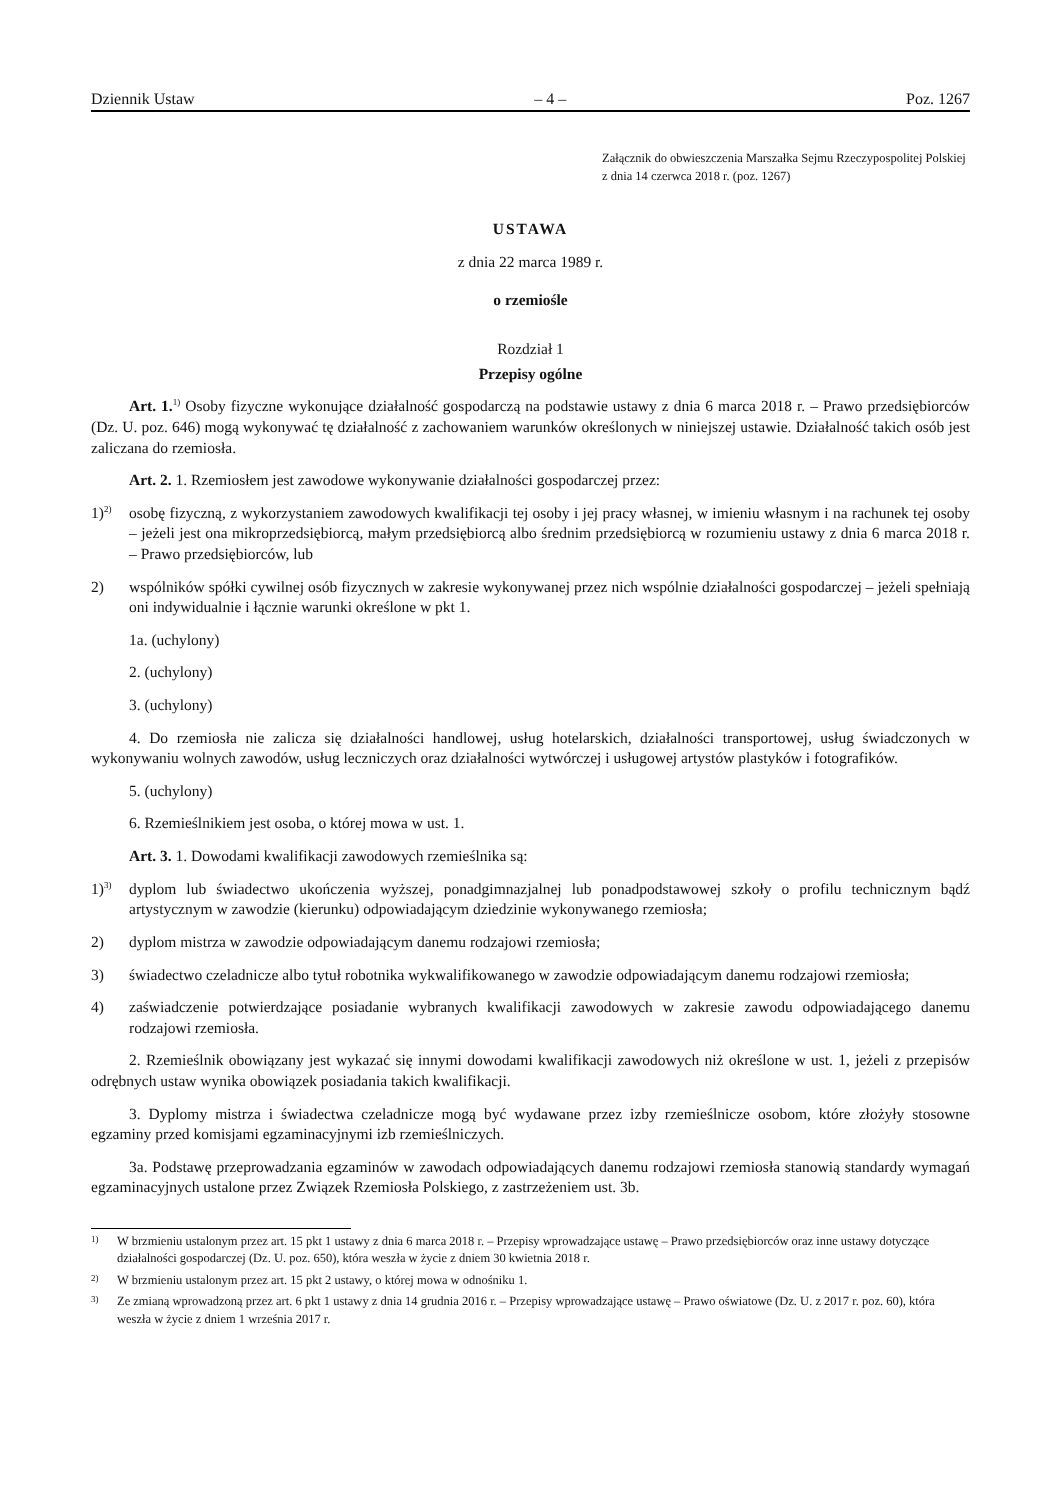Dziennik Ustaw – 4 – Poz. 1267
Załącznik do obwieszczenia Marszałka Sejmu Rzeczypospolitej Polskiej z dnia 14 czerwca 2018 r. (poz. 1267)
USTAWA
z dnia 22 marca 1989 r.
o rzemiośle
Rozdział 1
Przepisy ogólne
Art. 1.<sup>1)</sup> Osoby fizyczne wykonujące działalność gospodarczą na podstawie ustawy z dnia 6 marca 2018 r. – Prawo przedsiębiorców (Dz. U. poz. 646) mogą wykonywać tę działalność z zachowaniem warunków określonych w niniejszej ustawie. Działalność takich osób jest zaliczana do rzemiosła.
Art. 2. 1. Rzemiosłem jest zawodowe wykonywanie działalności gospodarczej przez:
1)<sup>2)</sup> osobę fizyczną, z wykorzystaniem zawodowych kwalifikacji tej osoby i jej pracy własnej, w imieniu własnym i na rachunek tej osoby – jeżeli jest ona mikroprzedsiębiorcą, małym przedsiębiorcą albo średnim przedsiębiorcą w rozumieniu ustawy z dnia 6 marca 2018 r. – Prawo przedsiębiorców, lub
2) wspólników spółki cywilnej osób fizycznych w zakresie wykonywanej przez nich wspólnie działalności gospodarczej – jeżeli spełniają oni indywidualnie i łącznie warunki określone w pkt 1.
1a. (uchylony)
2. (uchylony)
3. (uchylony)
4. Do rzemiosła nie zalicza się działalności handlowej, usług hotelarskich, działalności transportowej, usług świadczonych w wykonywaniu wolnych zawodów, usług leczniczych oraz działalności wytwórczej i usługowej artystów plastyków i fotografików.
5. (uchylony)
6. Rzemieślnikiem jest osoba, o której mowa w ust. 1.
Art. 3. 1. Dowodami kwalifikacji zawodowych rzemieślnika są:
1)<sup>3)</sup> dyplom lub świadectwo ukończenia wyższej, ponadgimnazjalnej lub ponadpodstawowej szkoły o profilu technicznym bądź artystycznym w zawodzie (kierunku) odpowiadającym dziedzinie wykonywanego rzemiosła;
2) dyplom mistrza w zawodzie odpowiadającym danemu rodzajowi rzemiosła;
3) świadectwo czeladnicze albo tytuł robotnika wykwalifikowanego w zawodzie odpowiadającym danemu rodzajowi rzemiosła;
4) zaświadczenie potwierdzające posiadanie wybranych kwalifikacji zawodowych w zakresie zawodu odpowiadającego danemu rodzajowi rzemiosła.
2. Rzemieślnik obowiązany jest wykazać się innymi dowodami kwalifikacji zawodowych niż określone w ust. 1, jeżeli z przepisów odrębnych ustaw wynika obowiązek posiadania takich kwalifikacji.
3. Dyplomy mistrza i świadectwa czeladnicze mogą być wydawane przez izby rzemieślnicze osobom, które złożyły stosowne egzaminy przed komisjami egzaminacyjnymi izb rzemieślniczych.
3a. Podstawę przeprowadzania egzaminów w zawodach odpowiadających danemu rodzajowi rzemiosła stanowią standardy wymagań egzaminacyjnych ustalone przez Związek Rzemiosła Polskiego, z zastrzeżeniem ust. 3b.
1) W brzmieniu ustalonym przez art. 15 pkt 1 ustawy z dnia 6 marca 2018 r. – Przepisy wprowadzające ustawę – Prawo przedsiębiorców oraz inne ustawy dotyczące działalności gospodarczej (Dz. U. poz. 650), która weszła w życie z dniem 30 kwietnia 2018 r.
2) W brzmieniu ustalonym przez art. 15 pkt 2 ustawy, o której mowa w odnośniku 1.
3) Ze zmianą wprowadzoną przez art. 6 pkt 1 ustawy z dnia 14 grudnia 2016 r. – Przepisy wprowadzające ustawę – Prawo oświatowe (Dz. U. z 2017 r. poz. 60), która weszła w życie z dniem 1 września 2017 r.